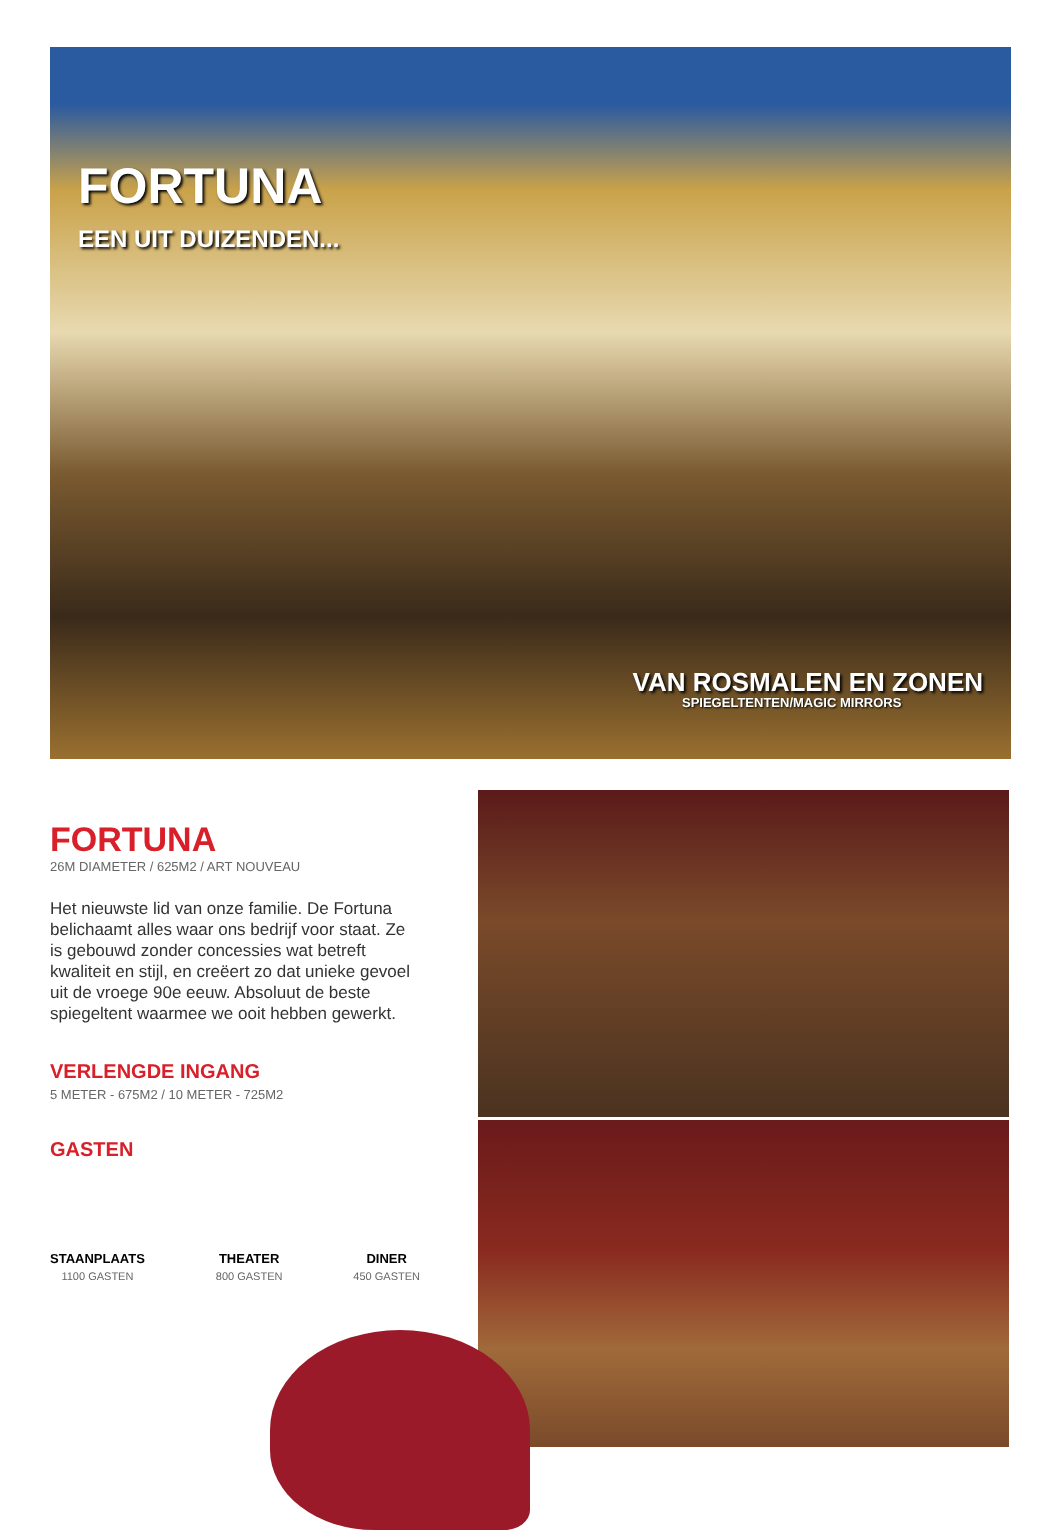FORTUNA
EEN UIT DUIZENDEN...
VAN ROSMALEN EN ZONEN
SPIEGELTENTEN/MAGIC MIRRORS
FORTUNA
26M DIAMETER / 625M2 / ART NOUVEAU
Het nieuwste lid van onze familie. De Fortuna belichaamt alles waar ons bedrijf voor staat. Ze is gebouwd zonder concessies wat betreft kwaliteit en stijl, en creëert zo dat unieke gevoel uit de vroege 90e eeuw. Absoluut de beste spiegeltent waarmee we ooit hebben gewerkt.
VERLENGDE INGANG
5 METER - 675M2 / 10 METER - 725M2
GASTEN
STAANPLAATS
1100 GASTEN
THEATER
800 GASTEN
DINER
450 GASTEN